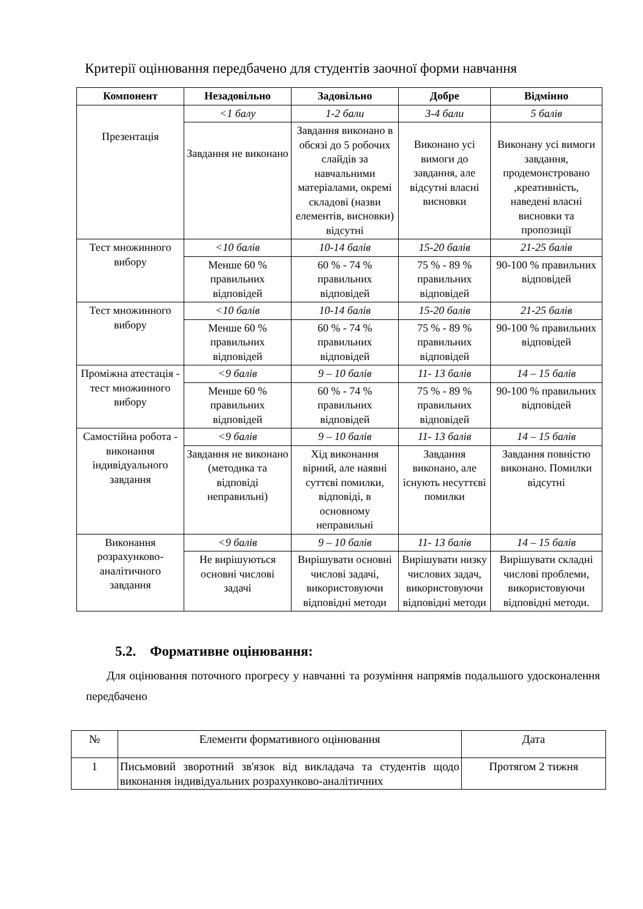Критерії оцінювання передбачено для студентів заочної форми навчання
| Компонент | Незадовільно | Задовільно | Добре | Відмінно |
| --- | --- | --- | --- | --- |
| Презентація | <1 балу | 1-2 бали | 3-4 бали | 5 балів |
| | Завдання не виконано | Завдання виконано в обсязі до 5 робочих слайдів за навчальними матеріалами, окремі складові (назви елементів, висновки) відсутні | Виконано усі вимоги до завдання, але відсутні власні висновки | Виконану усі вимоги завдання, продемонстровано ,креативність, наведені власні висновки та пропозиції |
| Тест множинного вибору | <10 балів | 10-14 балів | 15-20 балів | 21-25 балів |
| | Менше 60 % правильних відповідей | 60 % - 74 % правильних відповідей | 75 % - 89 % правильних відповідей | 90-100 % правильних відповідей |
| Тест множинного вибору | <10 балів | 10-14 балів | 15-20 балів | 21-25 балів |
| | Менше 60 % правильних відповідей | 60 % - 74 % правильних відповідей | 75 % - 89 % правильних відповідей | 90-100 % правильних відповідей |
| Проміжна атестація - тест множинного вибору | <9 балів | 9 – 10 балів | 11- 13 балів | 14 – 15 балів |
| | Менше 60 % правильних відповідей | 60 % - 74 % правильних відповідей | 75 % - 89 % правильних відповідей | 90-100 % правильних відповідей |
| Самостійна робота - виконання індивідуального завдання | <9 балів | 9 – 10 балів | 11- 13 балів | 14 – 15 балів |
| | Завдання не виконано (методика та відповіді неправильні) | Хід виконання вірний, але наявні суттєві помилки, відповіді, в основному неправильні | Завдання виконано, але існують несуттєві помилки | Завдання повністю виконано. Помилки відсутні |
| Виконання розрахунково-аналітичного завдання | <9 балів | 9 – 10 балів | 11- 13 балів | 14 – 15 балів |
| | Не вирішуються основні числові задачі | Вирішувати основні числові задачі, використовуючи відповідні методи | Вирішувати низку числових задач, використовуючи відповідні методи | Вирішувати складні числові проблеми, використовуючи відповідні методи. |
5.2. Формативне оцінювання:
Для оцінювання поточного прогресу у навчанні та розуміння напрямів подальшого удосконалення передбачено
| № | Елементи формативного оцінювання | Дата |
| 1 | Письмовий зворотний зв'язок від викладача та студентів щодо виконання індивідуальних розрахунково-аналітичних | Протягом 2 тижня |